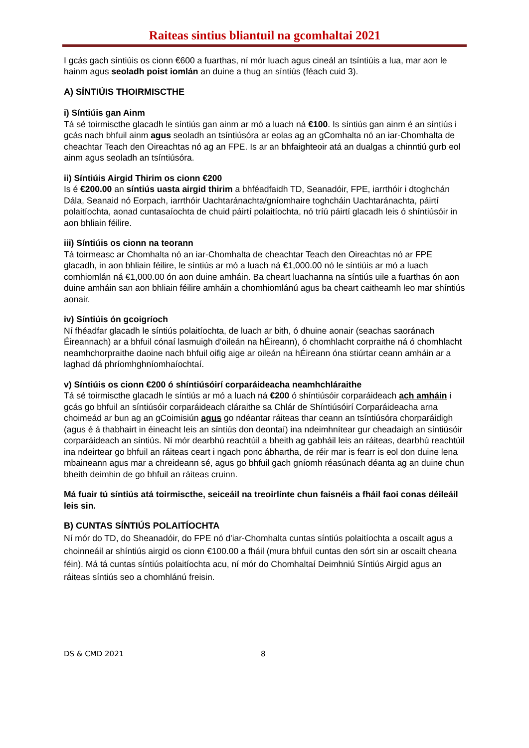Raiteas sintius bliantuil na gcomhaltai 2021
I gcás gach síntiúis os cionn €600 a fuarthas, ní mór luach agus cineál an tsíntiúis a lua, mar aon le hainm agus seoladh poist iomlán an duine a thug an síntiús (féach cuid 3).
A) SÍNTIÚIS THOIRMISCTHE
i) Síntiúis gan Ainm
Tá sé toirmiscthe glacadh le síntiús gan ainm ar mó a luach ná €100. Is síntiús gan ainm é an síntiús i gcás nach bhfuil ainm agus seoladh an tsíntiúsóra ar eolas ag an gComhalta nó an iar-Chomhalta de cheachtar Teach den Oireachtas nó ag an FPE. Is ar an bhfaighteoir atá an dualgas a chinntiú gurb eol ainm agus seoladh an tsíntiúsóra.
ii) Síntiúis Airgid Thirim os cionn €200
Is é €200.00 an síntiús uasta airgid thirim a bhféadfaidh TD, Seanadóir, FPE, iarrthóir i dtoghchán Dála, Seanaid nó Eorpach, iarrthóir Uachtaránachta/gníomhaire toghcháin Uachtaránachta, páirtí polaitíochta, aonad cuntasaíochta de chuid páirtí polaitíochta, nó tríú páirtí glacadh leis ó shíntiúsóir in aon bhliain féilire.
iii) Síntiúis os cionn na teorann
Tá toirmeasc ar Chomhalta nó an iar-Chomhalta de cheachtar Teach den Oireachtas nó ar FPE glacadh, in aon bhliain féilire, le síntiús ar mó a luach ná €1,000.00 nó le síntiúis ar mó a luach comhiomlán ná €1,000.00 ón aon duine amháin. Ba cheart luachanna na síntiús uile a fuarthas ón aon duine amháin san aon bhliain féilire amháin a chomhiomlánú agus ba cheart caitheamh leo mar shíntiús aonair.
iv) Síntiúis ón gcoigríoch
Ní fhéadfar glacadh le síntiús polaitíochta, de luach ar bith, ó dhuine aonair (seachas saoránach Éireannach) ar a bhfuil cónaí lasmuigh d'oileán na hÉireann), ó chomhlacht corpraithe ná ó chomhlacht neamhchorpraithe daoine nach bhfuil oifig aige ar oileán na hÉireann óna stiúrtar ceann amháin ar a laghad dá phríomhghníomhaíochtaí.
v) Síntiúis os cionn €200 ó shíntiúsóirí corparáideacha neamhchláraithe
Tá sé toirmiscthe glacadh le síntiús ar mó a luach ná €200 ó shíntiúsóir corparáideach ach amháin i gcás go bhfuil an síntiúsóir corparáideach cláraithe sa Chlár de Shíntiúsóirí Corparáideacha arna choimeád ar bun ag an gCoimisiún agus go ndéantar ráiteas thar ceann an tsíntiúsóra chorparáidigh (agus é á thabhairt in éineacht leis an síntiús don deontaí) ina ndeimhnítear gur cheadaigh an síntiúsóir corparáideach an síntiús. Ní mór dearbhú reachtúil a bheith ag gabháil leis an ráiteas, dearbhú reachtúil ina ndeirtear go bhfuil an ráiteas ceart i ngach ponc ábhartha, de réir mar is fearr is eol don duine lena mbaineann agus mar a chreideann sé, agus go bhfuil gach gníomh réasúnach déanta ag an duine chun bheith deimhin de go bhfuil an ráiteas cruinn.
Má fuair tú síntiús atá toirmiscthe, seiceáil na treoirlínte chun faisnéis a fháil faoi conas déileáil leis sin.
B) CUNTAS SÍNTIÚS POLAITÍOCHTA
Ní mór do TD, do Sheanadóir, do FPE nó d'iar-Chomhalta cuntas síntiús polaitíochta a oscailt agus a choinneáil ar shíntiús airgid os cionn €100.00 a fháil (mura bhfuil cuntas den sórt sin ar oscailt cheana féin). Má tá cuntas síntiús polaitíochta acu, ní mór do Chomhaltaí Deimhniú Síntiús Airgid agus an ráiteas síntiús seo a chomhlánú freisin.
DS & CMD 2021 8